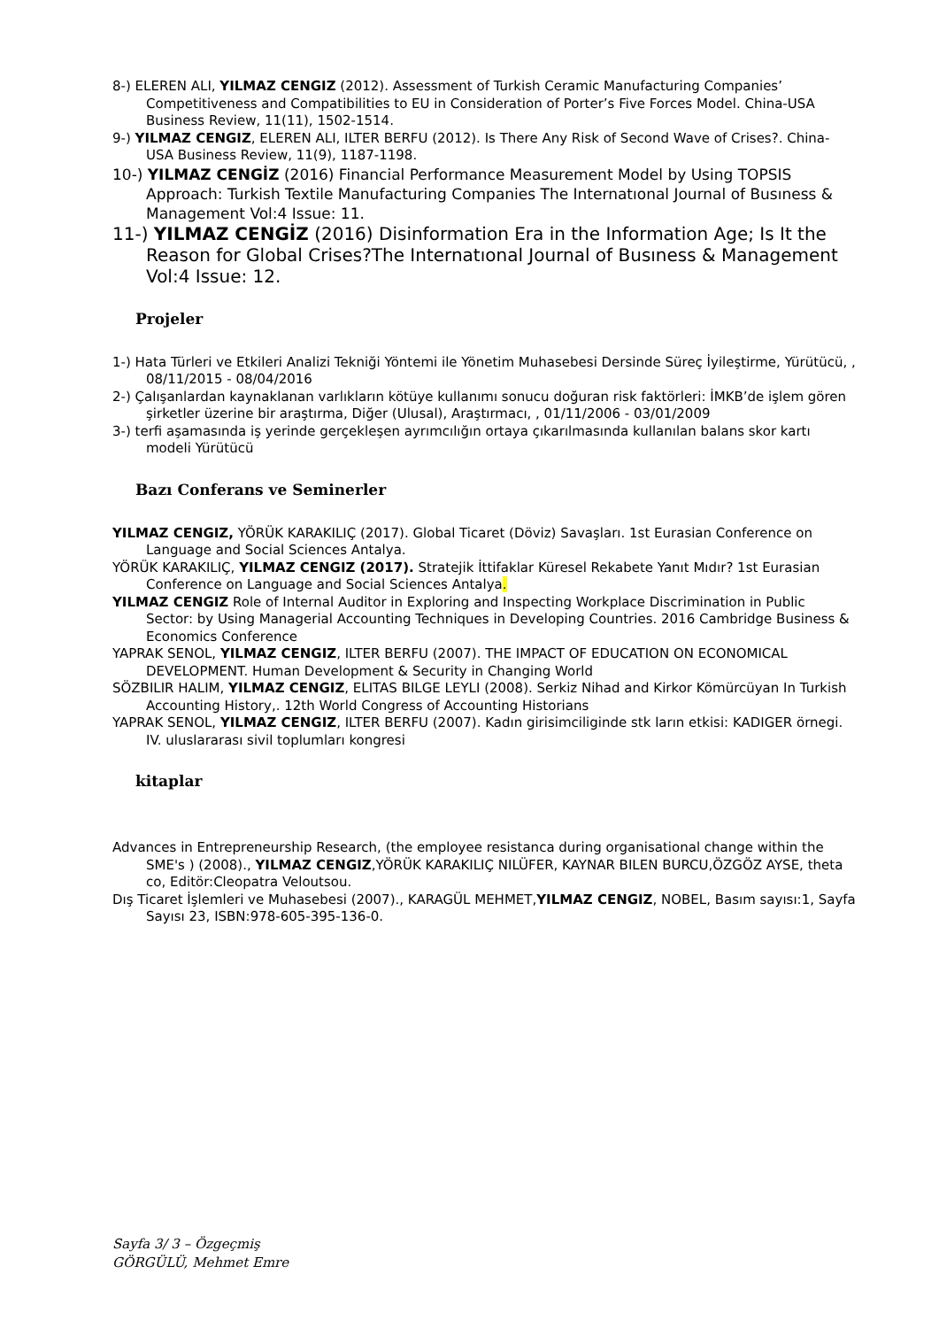8-) ELEREN ALI, YILMAZ CENGIZ (2012). Assessment of Turkish Ceramic Manufacturing Companies’ Competitiveness and Compatibilities to EU in Consideration of Porter’s Five Forces Model. China-USA Business Review, 11(11), 1502-1514.
9-) YILMAZ CENGIZ, ELEREN ALI, ILTER BERFU (2012). Is There Any Risk of Second Wave of Crises?. China-USA Business Review, 11(9), 1187-1198.
10-) YILMAZ CENGİZ (2016) Financial Performance Measurement Model by Using TOPSIS Approach: Turkish Textile Manufacturing Companies The Internatıonal Journal of Busıness & Management Vol:4 Issue: 11.
11-) YILMAZ CENGİZ (2016) Disinformation Era in the Information Age; Is It the Reason for Global Crises?The Internatıonal Journal of Busıness & Management Vol:4 Issue: 12.
Projeler
1-) Hata Türleri ve Etkileri Analizi Tekniği Yöntemi ile Yönetim Muhasebesi Dersinde Süreç İyileştirme, Yürütücü, , 08/11/2015 - 08/04/2016
2-) Çalışanlardan kaynaklanan varlıkların kötüye kullanımı sonucu doğuran risk faktörleri: İMKB’de işlem gören şirketler üzerine bir araştırma, Diğer (Ulusal), Araştırmacı, , 01/11/2006 - 03/01/2009
3-) terfi aşamasında iş yerinde gerçekleşen ayrımcılığın ortaya çıkarılmasında kullanılan balans skor kartı modeli Yürütücü
Bazı Conferans ve Seminerler
YILMAZ CENGIZ, YÖRÜK KARAKILIÇ (2017). Global Ticaret (Döviz) Savaşları. 1st Eurasian Conference on Language and Social Sciences Antalya.
YÖRÜK KARAKILIÇ, YILMAZ CENGIZ (2017). Stratejik İttifaklar Küresel Rekabete Yanıt Mıdır? 1st Eurasian Conference on Language and Social Sciences Antalya.
YILMAZ CENGIZ Role of Internal Auditor in Exploring and Inspecting Workplace Discrimination in Public Sector: by Using Managerial Accounting Techniques in Developing Countries. 2016 Cambridge Business & Economics Conference
YAPRAK SENOL, YILMAZ CENGIZ, ILTER BERFU (2007). THE IMPACT OF EDUCATION ON ECONOMICAL DEVELOPMENT. Human Development & Security in Changing World
SÖZBILIR HALIM, YILMAZ CENGIZ, ELITAS BILGE LEYLI (2008). Serkiz Nihad and Kirkor Kömürcüyan In Turkish Accounting History,. 12th World Congress of Accounting Historians
YAPRAK SENOL, YILMAZ CENGIZ, ILTER BERFU (2007). Kadın girisimciliginde stk ların etkisi: KADIGER örnegi. IV. uluslararası sivil toplumları kongresi
kitaplar
Advances in Entrepreneurship Research, (the employee resistanca during organisational change within the SME's ) (2008)., YILMAZ CENGIZ,YÖRÜK KARAKILIÇ NILÜFER, KAYNAR BILEN BURCU,ÖZGÖZ AYSE, theta co, Editör:Cleopatra Veloutsou.
Dış Ticaret İşlemleri ve Muhasebesi (2007)., KARAGÜL MEHMET,YILMAZ CENGIZ, NOBEL, Basım sayısı:1, Sayfa Sayısı 23, ISBN:978-605-395-136-0.
Sayfa 3/ 3 – Özgeçmiş
GÖRGÜLÜ, Mehmet Emre